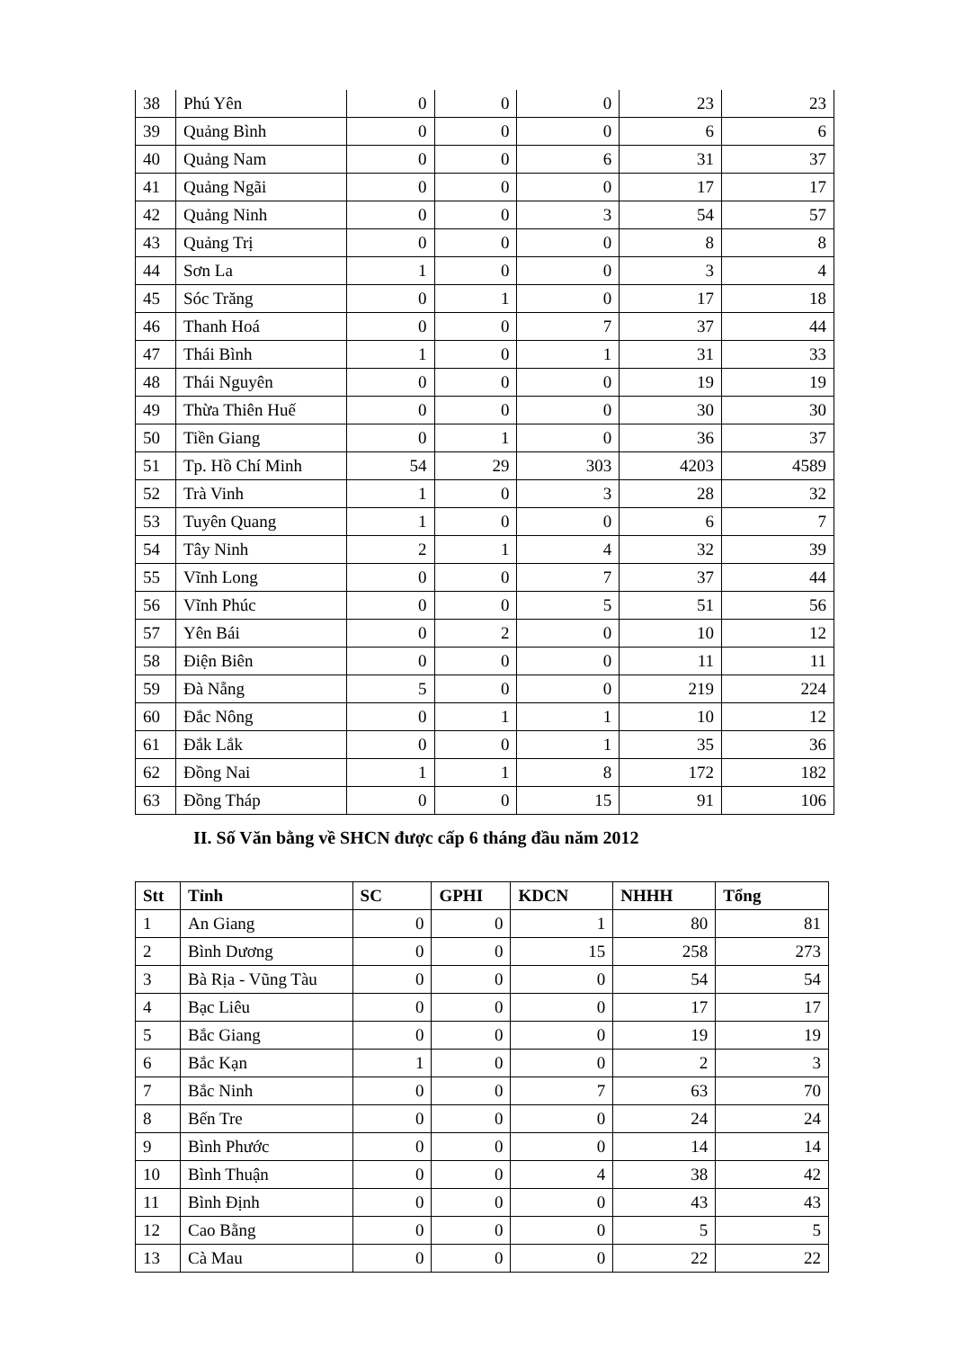| 38 | Phú Yên | 0 | 0 | 0 | 23 | 23 |
| 39 | Quảng Bình | 0 | 0 | 0 | 6 | 6 |
| 40 | Quảng Nam | 0 | 0 | 6 | 31 | 37 |
| 41 | Quảng Ngãi | 0 | 0 | 0 | 17 | 17 |
| 42 | Quảng Ninh | 0 | 0 | 3 | 54 | 57 |
| 43 | Quảng Trị | 0 | 0 | 0 | 8 | 8 |
| 44 | Sơn La | 1 | 0 | 0 | 3 | 4 |
| 45 | Sóc Trăng | 0 | 1 | 0 | 17 | 18 |
| 46 | Thanh Hoá | 0 | 0 | 7 | 37 | 44 |
| 47 | Thái Bình | 1 | 0 | 1 | 31 | 33 |
| 48 | Thái Nguyên | 0 | 0 | 0 | 19 | 19 |
| 49 | Thừa Thiên Huế | 0 | 0 | 0 | 30 | 30 |
| 50 | Tiền Giang | 0 | 1 | 0 | 36 | 37 |
| 51 | Tp. Hồ Chí Minh | 54 | 29 | 303 | 4203 | 4589 |
| 52 | Trà Vinh | 1 | 0 | 3 | 28 | 32 |
| 53 | Tuyên Quang | 1 | 0 | 0 | 6 | 7 |
| 54 | Tây Ninh | 2 | 1 | 4 | 32 | 39 |
| 55 | Vĩnh Long | 0 | 0 | 7 | 37 | 44 |
| 56 | Vĩnh Phúc | 0 | 0 | 5 | 51 | 56 |
| 57 | Yên Bái | 0 | 2 | 0 | 10 | 12 |
| 58 | Điện Biên | 0 | 0 | 0 | 11 | 11 |
| 59 | Đà Nẵng | 5 | 0 | 0 | 219 | 224 |
| 60 | Đắc Nông | 0 | 1 | 1 | 10 | 12 |
| 61 | Đắk Lắk | 0 | 0 | 1 | 35 | 36 |
| 62 | Đồng Nai | 1 | 1 | 8 | 172 | 182 |
| 63 | Đồng Tháp | 0 | 0 | 15 | 91 | 106 |
II. Số Văn bằng về SHCN được cấp 6 tháng đầu năm 2012
| Stt | Tỉnh | SC | GPHI | KDCN | NHHH | Tổng |
| --- | --- | --- | --- | --- | --- | --- |
| 1 | An Giang | 0 | 0 | 1 | 80 | 81 |
| 2 | Bình Dương | 0 | 0 | 15 | 258 | 273 |
| 3 | Bà Rịa - Vũng Tàu | 0 | 0 | 0 | 54 | 54 |
| 4 | Bạc Liêu | 0 | 0 | 0 | 17 | 17 |
| 5 | Bắc Giang | 0 | 0 | 0 | 19 | 19 |
| 6 | Bắc Kạn | 1 | 0 | 0 | 2 | 3 |
| 7 | Bắc Ninh | 0 | 0 | 7 | 63 | 70 |
| 8 | Bến Tre | 0 | 0 | 0 | 24 | 24 |
| 9 | Bình Phước | 0 | 0 | 0 | 14 | 14 |
| 10 | Bình Thuận | 0 | 0 | 4 | 38 | 42 |
| 11 | Bình Định | 0 | 0 | 0 | 43 | 43 |
| 12 | Cao Bằng | 0 | 0 | 0 | 5 | 5 |
| 13 | Cà Mau | 0 | 0 | 0 | 22 | 22 |